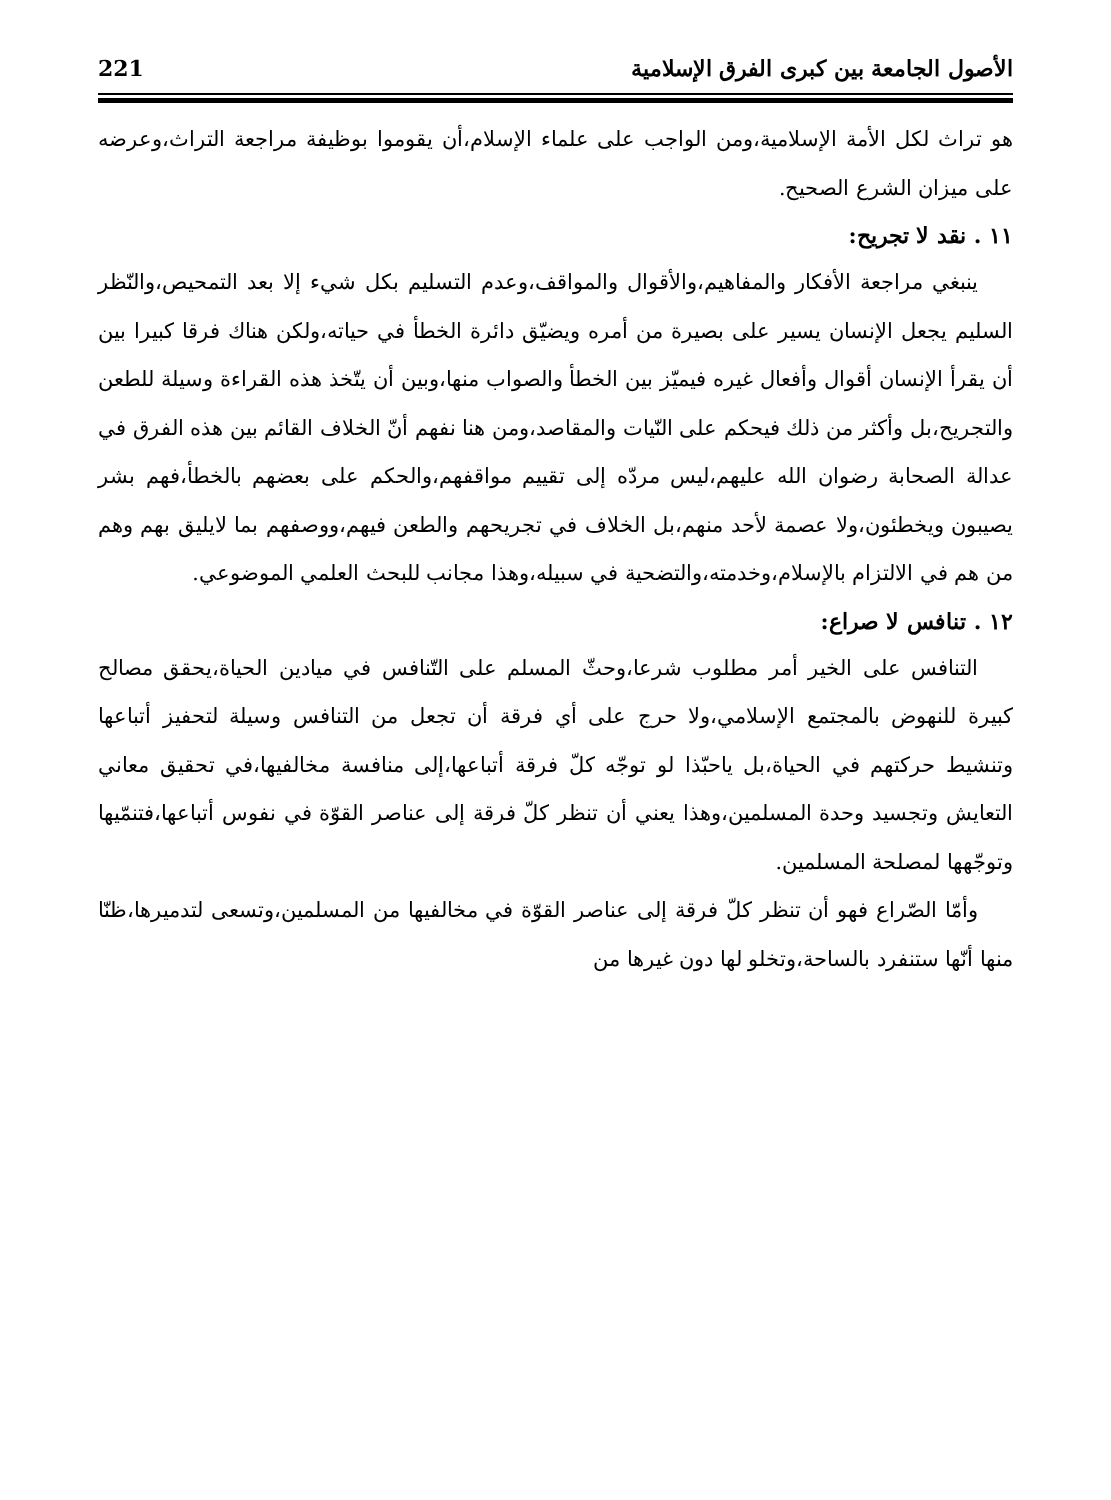الأصول الجامعة بين كبرى الفرق الإسلامية 221
هو تراث لكل الأمة الإسلامية،ومن الواجب على علماء الإسلام،أن يقوموا بوظيفة مراجعة التراث،وعرضه على ميزان الشرع الصحيح.
١١ . نقد لا تجريح:
ينبغي مراجعة الأفكار والمفاهيم،والأقوال والمواقف،وعدم التسليم بكل شيء إلا بعد التمحيص،والنّظر السليم يجعل الإنسان يسير على بصيرة من أمره ويضيّق دائرة الخطأ في حياته،ولكن هناك فرقا كبيرا بين أن يقرأ الإنسان أقوال وأفعال غيره فيميّز بين الخطأ والصواب منها،وبين أن يتّخذ هذه القراءة وسيلة للطعن والتجريح،بل وأكثر من ذلك فيحكم على النّيات والمقاصد،ومن هنا نفهم أنّ الخلاف القائم بين هذه الفرق في عدالة الصحابة رضوان الله عليهم،ليس مردّه إلى تقييم مواقفهم،والحكم على بعضهم بالخطأ،فهم بشر يصيبون ويخطئون،ولا عصمة لأحد منهم،بل الخلاف في تجريحهم والطعن فيهم،ووصفهم بما لايليق بهم وهم من هم في الالتزام بالإسلام،وخدمته،والتضحية في سبيله،وهذا مجانب للبحث العلمي الموضوعي.
١٢ . تنافس لا صراع:
التنافس على الخير أمر مطلوب شرعا،وحثّ المسلم على التّنافس في ميادين الحياة،يحقق مصالح كبيرة للنهوض بالمجتمع الإسلامي،ولا حرج على أي فرقة أن تجعل من التنافس وسيلة لتحفيز أتباعها وتنشيط حركتهم في الحياة،بل ياحبّذا لو توجّه كلّ فرقة أتباعها،إلى منافسة مخالفيها،في تحقيق معاني التعايش وتجسيد وحدة المسلمين،وهذا يعني أن تنظر كلّ فرقة إلى عناصر القوّة في نفوس أتباعها،فتنمّيها وتوجّهها لمصلحة المسلمين.
وأمّا الصّراع فهو أن تنظر كلّ فرقة إلى عناصر القوّة في مخالفيها من المسلمين،وتسعى لتدميرها،ظنّا منها أنّها ستنفرد بالساحة،وتخلو لها دون غيرها من